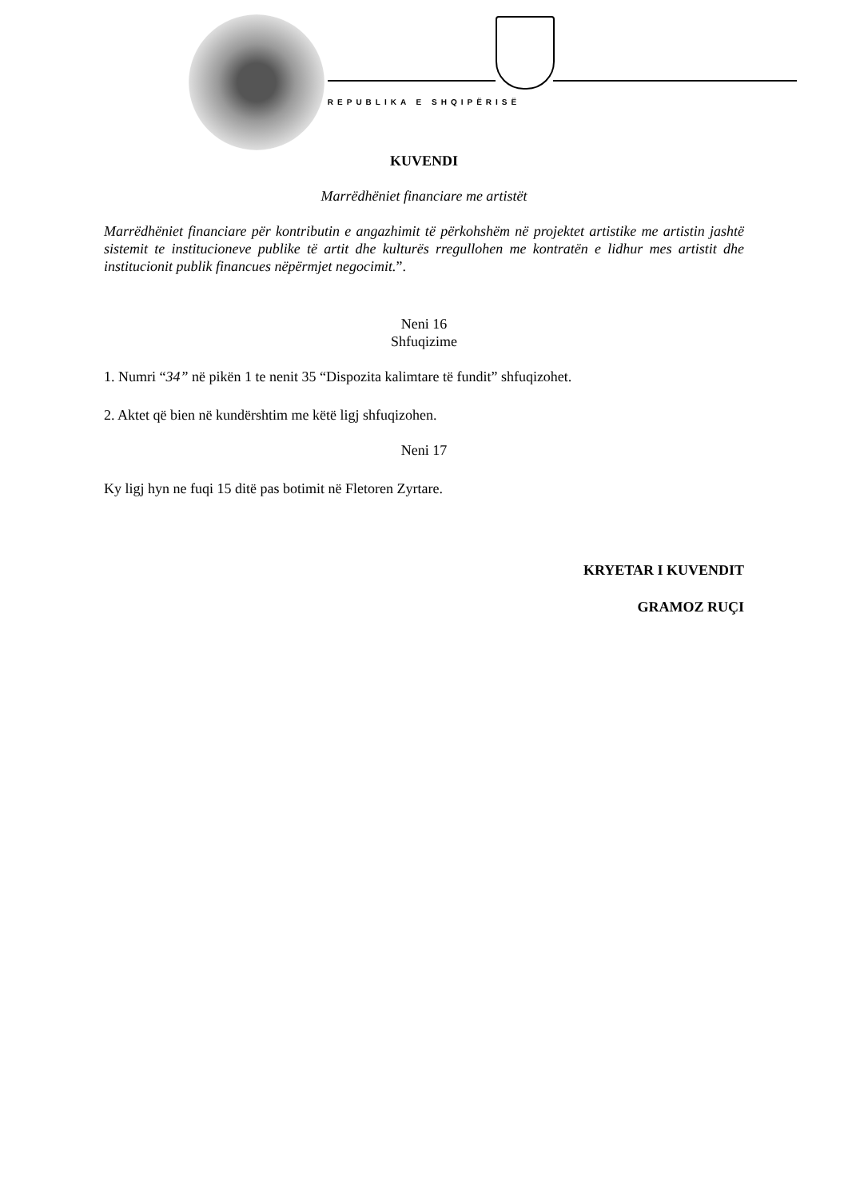REPUBLIKA E SHQIPËRISË
KUVENDI
Marrëdhëniet financiare me artistët
Marrëdhëniet financiare për kontributin e angazhimit të përkohshëm në projektet artistike me artistin jashtë sistemit te institucioneve publike të artit dhe kulturës rregullohen me kontratën e lidhur mes artistit dhe institucionit publik financues nëpërmjet negocimit.”.
Neni 16
Shfuqizime
1. Numri “34” në pikën 1 te nenit 35 “Dispozita kalimtare të fundit” shfuqizohet.
2. Aktet që bien në kundërshtim me këtë ligj shfuqizohen.
Neni 17
Ky ligj hyn ne fuqi 15 ditë pas botimit në Fletoren Zyrtare.
KRYETAR I KUVENDIT
GRAMOZ RUÇI